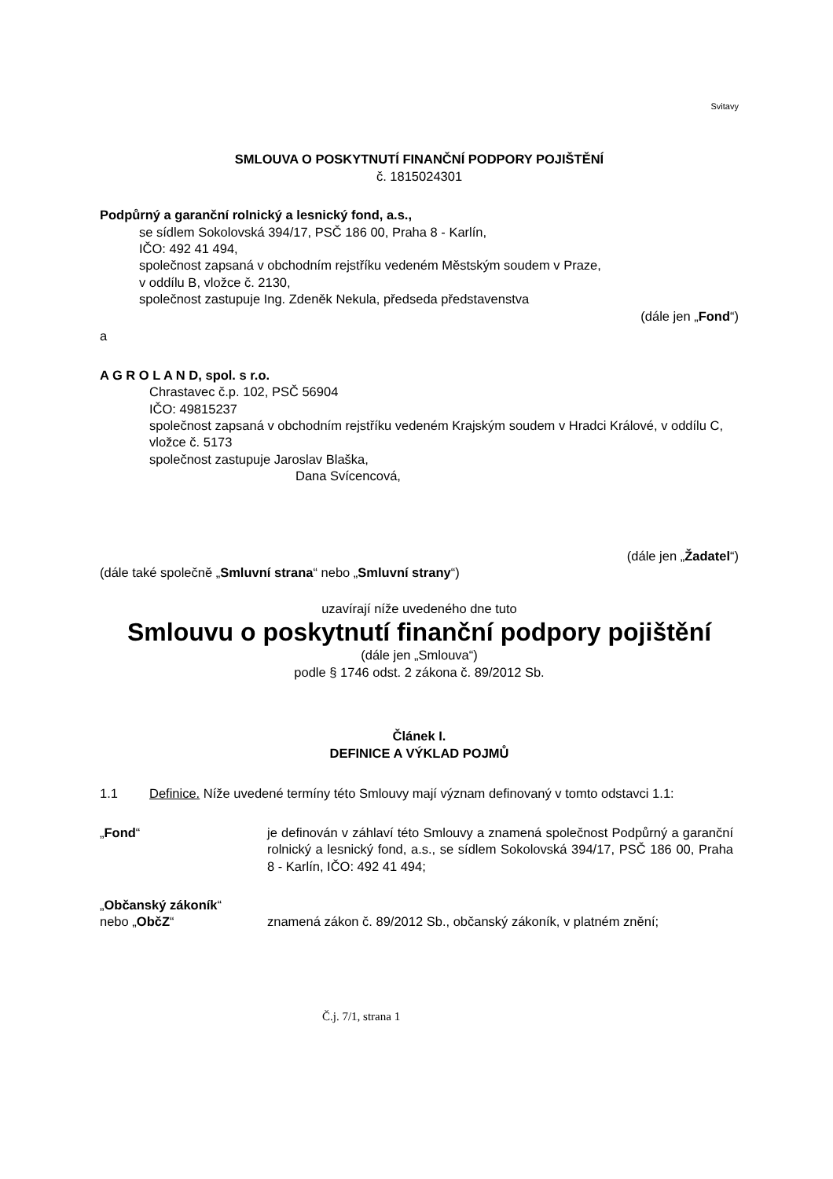Svitavy
SMLOUVA O POSKYTNUTÍ FINANČNÍ PODPORY POJIŠTĚNÍ
č. 1815024301
Podpůrný a garanční rolnický a lesnický fond, a.s.,
se sídlem Sokolovská 394/17, PSČ 186 00, Praha 8 - Karlín,
IČO: 492 41 494,
společnost zapsaná v obchodním rejstříku vedeném Městským soudem v Praze,
v oddílu B, vložce č. 2130,
společnost zastupuje Ing. Zdeněk Nekula, předseda představenstva
(dále jen „Fond“)
a
A G R O L A N D, spol. s r.o.
Chrastavec č.p. 102, PSČ 56904
IČO: 49815237
společnost zapsaná v obchodním rejstříku vedeném Krajským soudem v Hradci Králové, v oddílu C, vložce č. 5173
společnost zastupuje Jaroslav Blaška,
Dana Svícencová,
(dále jen „Žadatel“)
(dále také společně „Smluvní strana“ nebo „Smluvní strany“)
uzavírají níže uvedeného dne tuto
Smlouvu o poskytnutí finanční podpory pojištění
(dále jen „Smlouva“)
podle § 1746 odst. 2 zákona č. 89/2012 Sb.
Článek I.
DEFINICE A VÝKLAD POJMŮ
1.1 Definice. Níže uvedené termíny této Smlouvy mají význam definovaný v tomto odstavci 1.1:
„Fond“ je definován v záhlaví této Smlouvy a znamená společnost Podpůrný a garanční rolnický a lesnický fond, a.s., se sídlem Sokolovská 394/17, PSČ 186 00, Praha 8 - Karlín, IČO: 492 41 494;
„Občanský zákoník“
nebo „ObčZ“ znamená zákon č. 89/2012 Sb., občanský zákoník, v platném znění;
Č.j. 7/1, strana 1